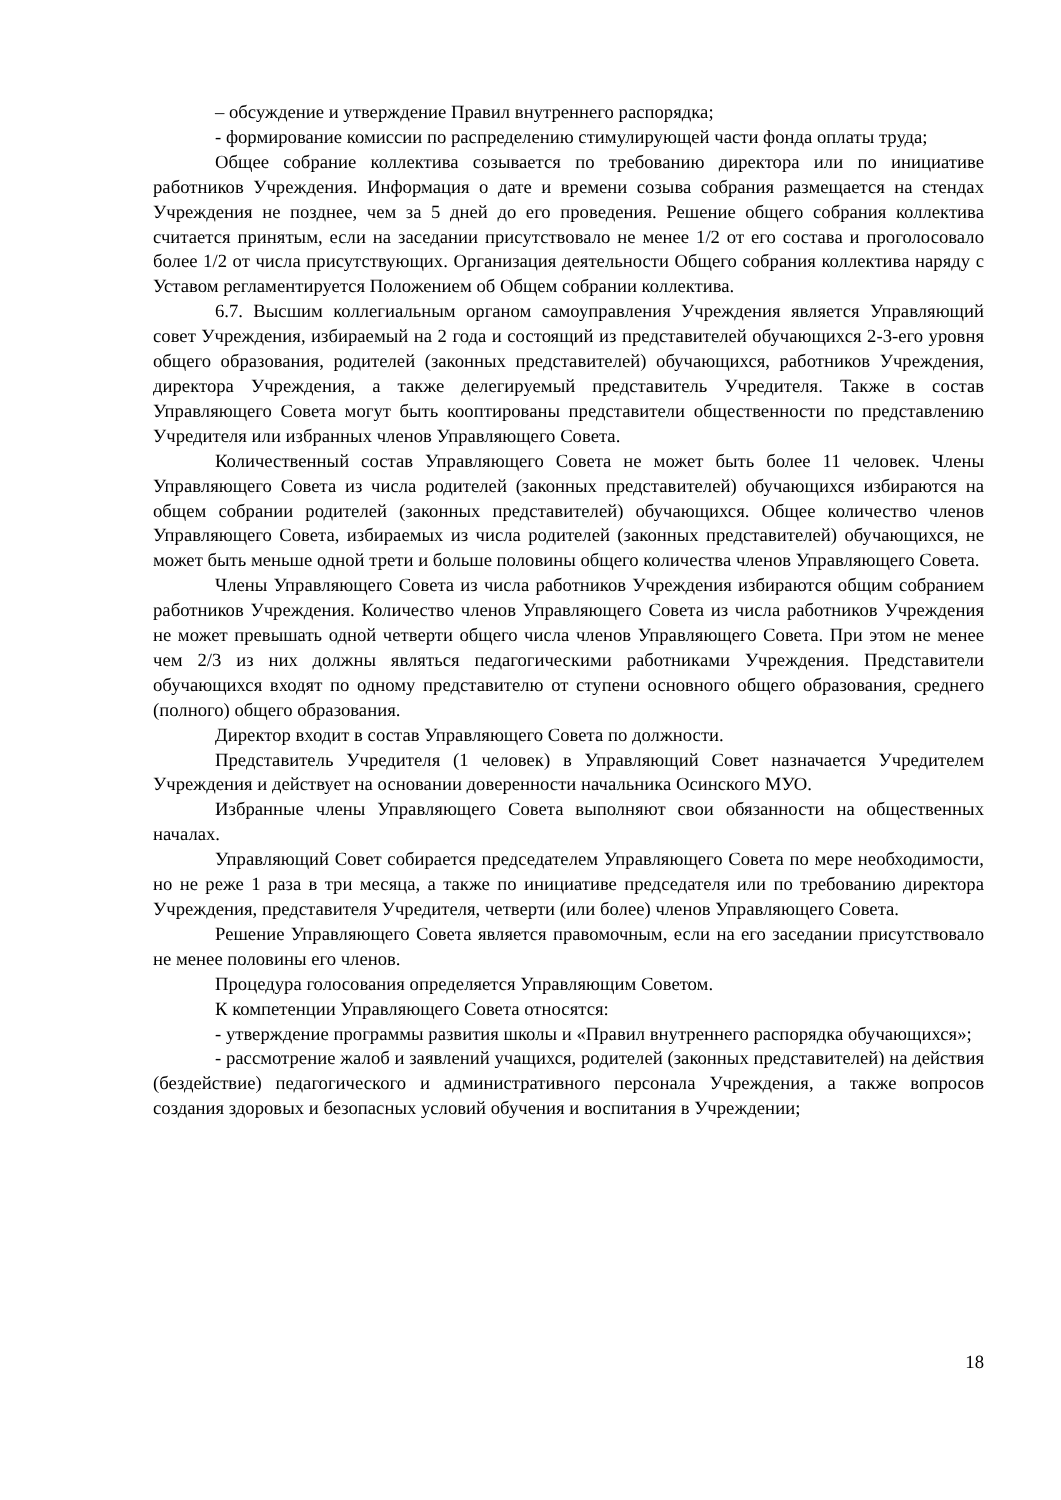– обсуждение и утверждение Правил внутреннего распорядка;
- формирование комиссии по распределению стимулирующей части фонда оплаты труда;
Общее собрание коллектива созывается по требованию директора или по инициативе работников Учреждения. Информация о дате и времени созыва собрания размещается на стендах Учреждения не позднее, чем за 5 дней до его проведения. Решение общего собрания коллектива считается принятым, если на заседании присутствовало не менее 1/2 от его состава и проголосовало более 1/2 от числа присутствующих. Организация деятельности Общего собрания коллектива наряду с Уставом регламентируется Положением об Общем собрании коллектива.
6.7. Высшим коллегиальным органом самоуправления Учреждения является Управляющий совет Учреждения, избираемый на 2 года и состоящий из представителей обучающихся 2-3-его уровня общего образования, родителей (законных представителей) обучающихся, работников Учреждения, директора Учреждения, а также делегируемый представитель Учредителя. Также в состав Управляющего Совета могут быть кооптированы представители общественности по представлению Учредителя или избранных членов Управляющего Совета.
Количественный состав Управляющего Совета не может быть более 11 человек. Члены Управляющего Совета из числа родителей (законных представителей) обучающихся избираются на общем собрании родителей (законных представителей) обучающихся. Общее количество членов Управляющего Совета, избираемых из числа родителей (законных представителей) обучающихся, не может быть меньше одной трети и больше половины общего количества членов Управляющего Совета.
Члены Управляющего Совета из числа работников Учреждения избираются общим собранием работников Учреждения. Количество членов Управляющего Совета из числа работников Учреждения не может превышать одной четверти общего числа членов Управляющего Совета. При этом не менее чем 2/3 из них должны являться педагогическими работниками Учреждения. Представители обучающихся входят по одному представителю от ступени основного общего образования, среднего (полного) общего образования.
Директор входит в состав Управляющего Совета по должности.
Представитель Учредителя (1 человек) в Управляющий Совет назначается Учредителем Учреждения и действует на основании доверенности начальника Осинского МУО.
Избранные члены Управляющего Совета выполняют свои обязанности на общественных началах.
Управляющий Совет собирается председателем Управляющего Совета по мере необходимости, но не реже 1 раза в три месяца, а также по инициативе председателя или по требованию директора Учреждения, представителя Учредителя, четверти (или более) членов Управляющего Совета.
Решение Управляющего Совета является правомочным, если на его заседании присутствовало не менее половины его членов.
Процедура голосования определяется Управляющим Советом.
К компетенции Управляющего Совета относятся:
- утверждение программы развития школы и «Правил внутреннего распорядка обучающихся»;
- рассмотрение жалоб и заявлений учащихся, родителей (законных представителей) на действия (бездействие) педагогического и административного персонала Учреждения, а также вопросов создания здоровых и безопасных условий обучения и воспитания в Учреждении;
18